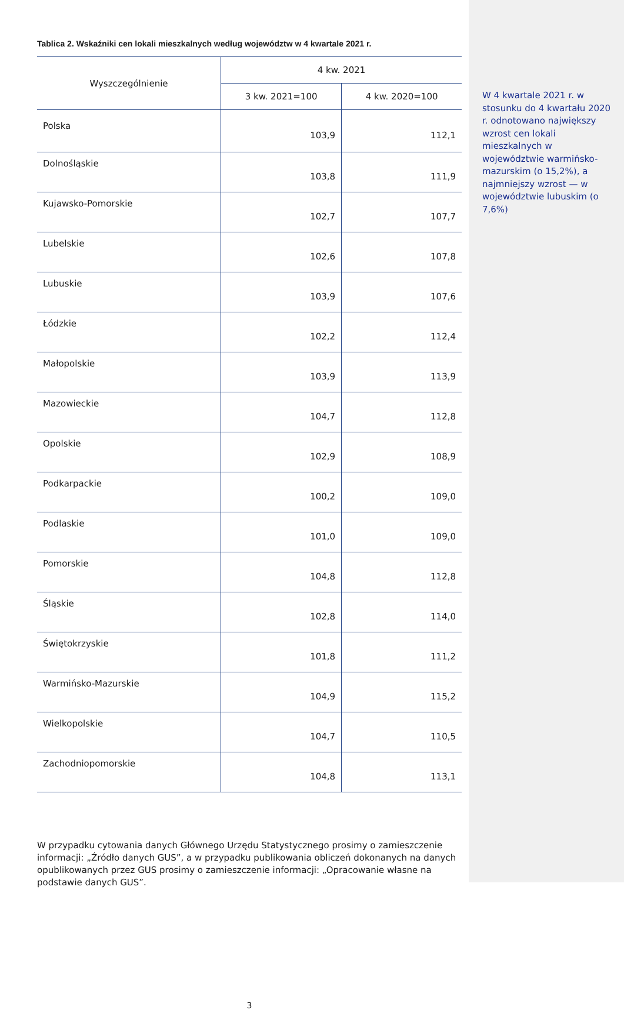Tablica 2. Wskaźniki cen lokali mieszkalnych według województw w 4 kwartale 2021 r.
| Wyszczególnienie | 4 kw. 2021 | |
| --- | --- | --- |
| | 3 kw. 2021=100 | 4 kw. 2020=100 |
| Polska | 103,9 | 112,1 |
| Dolnośląskie | 103,8 | 111,9 |
| Kujawsko-Pomorskie | 102,7 | 107,7 |
| Lubelskie | 102,6 | 107,8 |
| Lubuskie | 103,9 | 107,6 |
| Łódzkie | 102,2 | 112,4 |
| Małopolskie | 103,9 | 113,9 |
| Mazowieckie | 104,7 | 112,8 |
| Opolskie | 102,9 | 108,9 |
| Podkarpackie | 100,2 | 109,0 |
| Podlaskie | 101,0 | 109,0 |
| Pomorskie | 104,8 | 112,8 |
| Śląskie | 102,8 | 114,0 |
| Świętokrzyskie | 101,8 | 111,2 |
| Warmińsko-Mazurskie | 104,9 | 115,2 |
| Wielkopolskie | 104,7 | 110,5 |
| Zachodniopomorskie | 104,8 | 113,1 |
W przypadku cytowania danych Głównego Urzędu Statystycznego prosimy o zamieszczenie informacji: „Źródło danych GUS”, a w przypadku publikowania obliczeń dokonanych na danych opublikowanych przez GUS prosimy o zamieszczenie informacji: „Opracowanie własne na podstawie danych GUS”.
3
W 4 kwartale 2021 r. w stosunku do 4 kwartału 2020 r. odnotowano największy wzrost cen lokali mieszkalnych w województwie warmińsko-mazurskim (o 15,2%), a najmniejszy wzrost — w województwie lubuskim (o 7,6%)